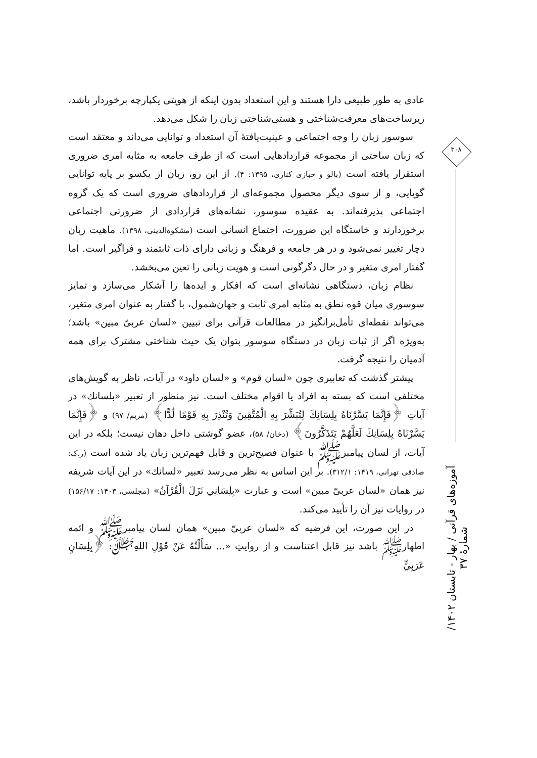۳۰۸
آموزه‌های قرآنی / بهار - تابستان ۱۴۰۲/ شمارهٔ ۳۷
عادی به طور طبیعی دارا هستند و این استعداد بدون اینکه از هویتی یکپارچه برخوردار باشد، زیرساخت‌های معرفت‌شناختی و هستی‌شناختی زبان را شکل می‌دهد.
سوسور زبان را وجه اجتماعی و عینیت‌یافتهٔ آن استعداد و توانایی می‌داند و معتقد است که زبان ساحتی از مجموعه قراردادهایی است که از طرف جامعه به مثابه امری ضروری استقرار یافته است (بالو و خبازی کناری، ۱۳۹۵: ۴). از این رو، زبان از یکسو بر پایه توانایی گویایی، و از سوی دیگر محصول مجموعه‌ای از قراردادهای ضروری است که یک گروه اجتماعی پذیرفته‌اند. به عقیده سوسور، نشانه‌های قراردادی از ضرورتی اجتماعی برخوردارند و خاستگاه این ضرورت، اجتماع انسانی است (مشکوة‌الدینی، ۱۳۹۸). ماهیت زبان دچار تغییر نمی‌شود و در هر جامعه و فرهنگ و زبانی دارای ذات ثابتمند و فراگیر است. اما گفتار امری متغیر و در حال دگرگونی است و هویت زبانی را تعین می‌بخشد.
نظام زبان، دستگاهی نشانه‌ای است که افکار و ایده‌ها را آشکار می‌سازد و تمایز سوسوری میان قوه نطق به مثابه امری ثابت و جهان‌شمول، با گفتار به عنوان امری متغیر، می‌تواند نقطه‌ای تأمل‌برانگیز در مطالعات قرآنی برای تبیین «لسان عربیّ مبین» باشد؛ به‌ویژه اگر از ثبات زبان در دستگاه سوسور بتوان یک حیث شناختی مشترک برای همه آدمیان را نتیجه گرفت.
پیشتر گذشت که تعابیری چون «لسان قوم» و «لسان داود» در آیات، ناظر به گویش‌های مختلفی است که بسته به افراد یا اقوام مختلف است. نیز منظور از تعبیر «بلسانك» در آیاتِ ﴿فَإِنَّمَا يَسَّرْنَاهُ بِلِسَانِكَ لِتُبَشِّرَ بِهِ الْمُتَّقِينَ وَتُنْذِرَ بِهِ قَوْمًا لُدًّا﴾ (مریم/ ۹۷) و ﴿فَإِنَّمَا يَسَّرْنَاهُ بِلِسَانِكَ لَعَلَّهُمْ يَتَذَكَّرُونَ﴾ (دخان/ ۵۸)، عضو گوشتی داخل دهان نیست؛ بلکه در این آیات، از لسان پیامبرﷺ با عنوان فصیح‌ترین و قابل فهم‌ترین زبان یاد شده است (ر.ک: صادقی تهرانی، ۱۴۱۹: ۳۱۲/۱). بر این اساس به نظر می‌رسد تعبیر «لسانك» در این آیات شریفه نیز همان «لسان عربیّ مبین» است و عبارت «بِلِسَانِي نَزَلَ الْقُرْآنُ» (مجلسی، ۱۴۰۳: ۱۵۶/۱۷) در روایات نیز آن را تأیید می‌کند.
در این صورت، این فرضیه که «لسان عربیّ مبین» همان لسان پیامبرﷺ و ائمه اطهارﷺ باشد نیز قابل اعتناست و از روایتِ «... سَأَلْتُهُ عَنْ قَوْلِ اللهِ‌ﷻ: ﴿بِلِسَانٍ عَرَبِيٍّ